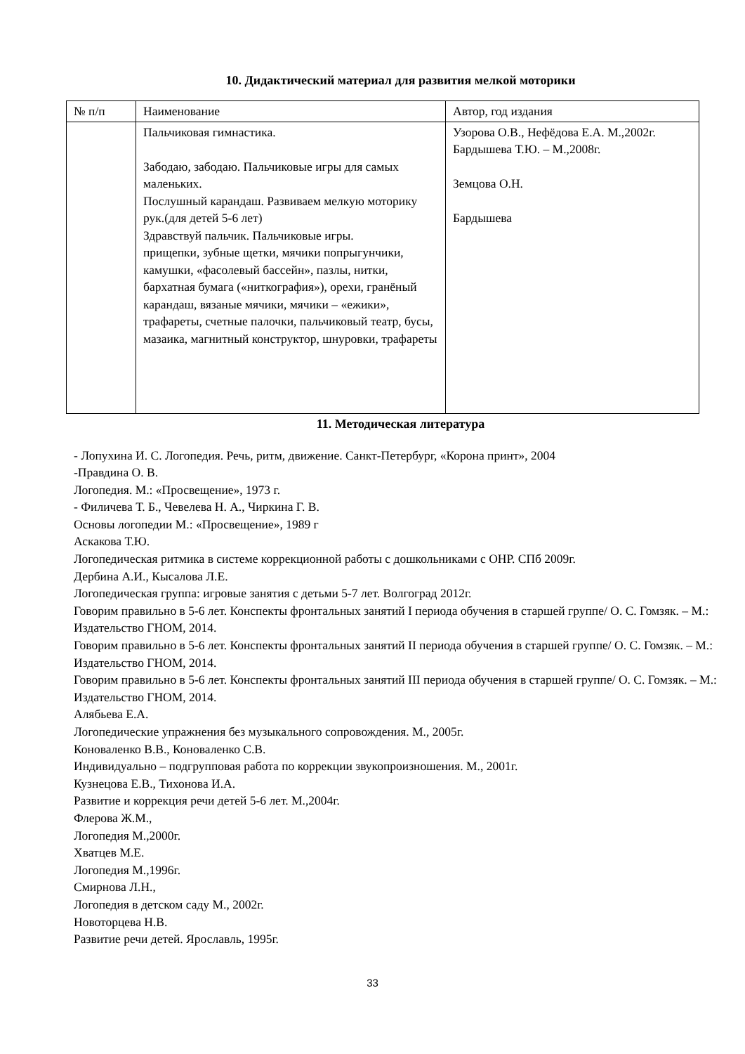10. Дидактический материал для развития мелкой моторики
| № п/п | Наименование | Автор, год издания |
| | Пальчиковая гимнастика. Забодаю, забодаю. Пальчиковые игры для самых маленьких. Послушный карандаш. Развиваем мелкую моторику рук.(для детей 5-6 лет) Здравствуй пальчик. Пальчиковые игры. прищепки, зубные щетки, мячики попрыгунчики, камушки, «фасолевый бассейн», пазлы, нитки, бархатная бумага («ниткография»), орехи, гранёный карандаш, вязаные мячики, мячики – «ежики», трафареты, счетные палочки, пальчиковый театр, бусы, мазаика, магнитный конструктор, шнуровки, трафареты | Узорова О.В., Нефёдова Е.А. М.,2002г. Бардышева Т.Ю. – М.,2008г. Земцова О.Н. Бардышева |
11. Методическая литература
- Лопухина И. С. Логопедия. Речь, ритм, движение. Санкт-Петербург, «Корона принт», 2004
-Правдина О. В.
Логопедия. М.: «Просвещение», 1973 г.
- Филичева Т. Б., Чевелева Н. А., Чиркина Г. В.
Основы логопедии М.: «Просвещение», 1989 г
Аскакова Т.Ю.
Логопедическая ритмика в системе коррекционной работы с дошкольниками с ОНР. СПб 2009г.
Дербина А.И., Кысалова Л.Е.
Логопедическая группа: игровые занятия с детьми 5-7 лет. Волгоград 2012г.
Говорим правильно в 5-6 лет. Конспекты фронтальных занятий I периода обучения в старшей группе/ О. С. Гомзяк. – М.: Издательство ГНОМ, 2014.
Говорим правильно в 5-6 лет. Конспекты фронтальных занятий II периода обучения в старшей группе/ О. С. Гомзяк. – М.: Издательство ГНОМ, 2014.
Говорим правильно в 5-6 лет. Конспекты фронтальных занятий III периода обучения в старшей группе/ О. С. Гомзяк. – М.: Издательство ГНОМ, 2014.
Алябьева Е.А.
Логопедические упражнения без музыкального сопровождения. М., 2005г.
Коноваленко В.В., Коноваленко С.В.
Индивидуально – подгрупповая работа по коррекции звукопроизношения. М., 2001г.
Кузнецова Е.В., Тихонова И.А.
Развитие и коррекция речи детей 5-6 лет. М.,2004г.
Флерова Ж.М.,
Логопедия М.,2000г.
Хватцев М.Е.
Логопедия М.,1996г.
Смирнова Л.Н.,
Логопедия в детском саду М., 2002г.
Новоторцева Н.В.
Развитие речи детей. Ярославль, 1995г.
33